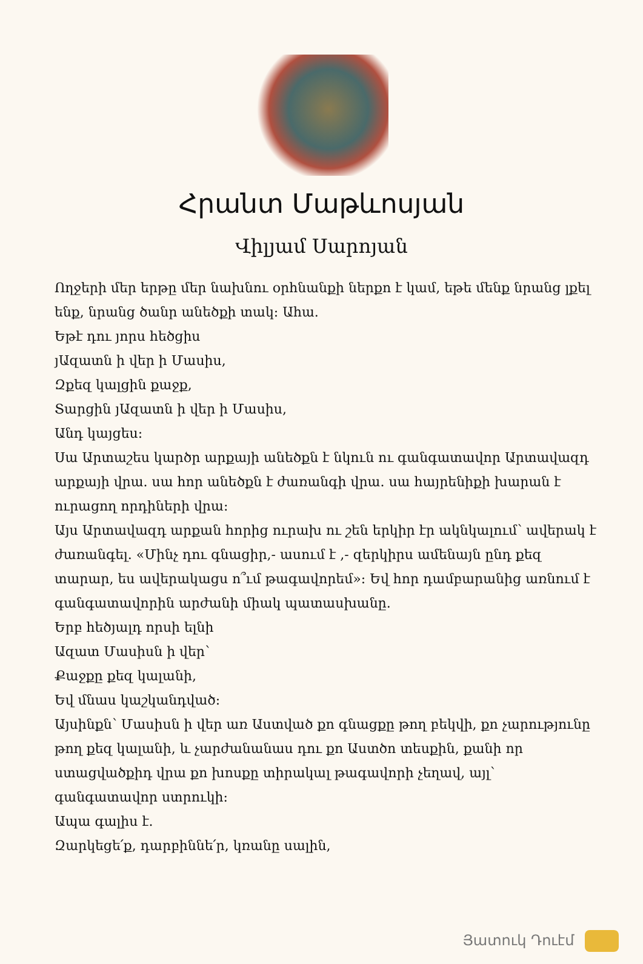Հրանտ Մաթևոսյան
Վիլյամ Սարոյան
Ողջերի մեր երթը մեր նախնու օրհնանքի ներքո է կամ, եթե մենք նրանց լքել ենք, նրանց ծանր անեծքի տակ: Ահա.
Եթէ դու յորս հեծցիս
յԱզատն ի վեր ի Մասիս,
Զքեզ կալցին քաջք,
Տարցին յԱզատն ի վեր ի Մասիս,
Անդ կայցես:
Սա Արտաշես կարծր արքայի անեծքն է նկուն ու գանգատավոր Արտավազդ արքայի վրա. սա հոր անեծքն է ժառանգի վրա. սա հայրենիքի խարան է ուրացող որդիների վրա:
Այս Արտավազդ արքան հորից ուրախ ու շեն երկիր էր ակնկալում՝ ավերակ է ժառանգել. «Մինչ դու գնացիր,- ասում է ,- զերկիրս ամենայն ընդ քեզ տարար, ես ավերակացս ո՞ւմ թագավորեմ»: Եվ հոր դամբարանից առնում է գանգատավորին արժանի միակ պատասխանը.
Երբ հեծյալդ որսի ելնի
Ազատ Մասիսն ի վեր՝
Քաջքը քեզ կալանի,
Եվ մնաս կաշկանդված:
Այսինքն՝ Մասիսն ի վեր առ Աստված քո գնացքը թող բեկվի, քո չարությունը թող քեզ կալանի, և չարժանանաս դու քո Աստծո տեսքին, քանի որ ստացվածքիդ վրա քո խոսքը տիրակալ թագավորի չեղավ, այլ՝ գանգատավոր ստրուկի:
Ապա գալիս է.
Զարկեցե՛ք, դարբիննե՛ր, կռանը սալին,
Յատուկ Դուէմ